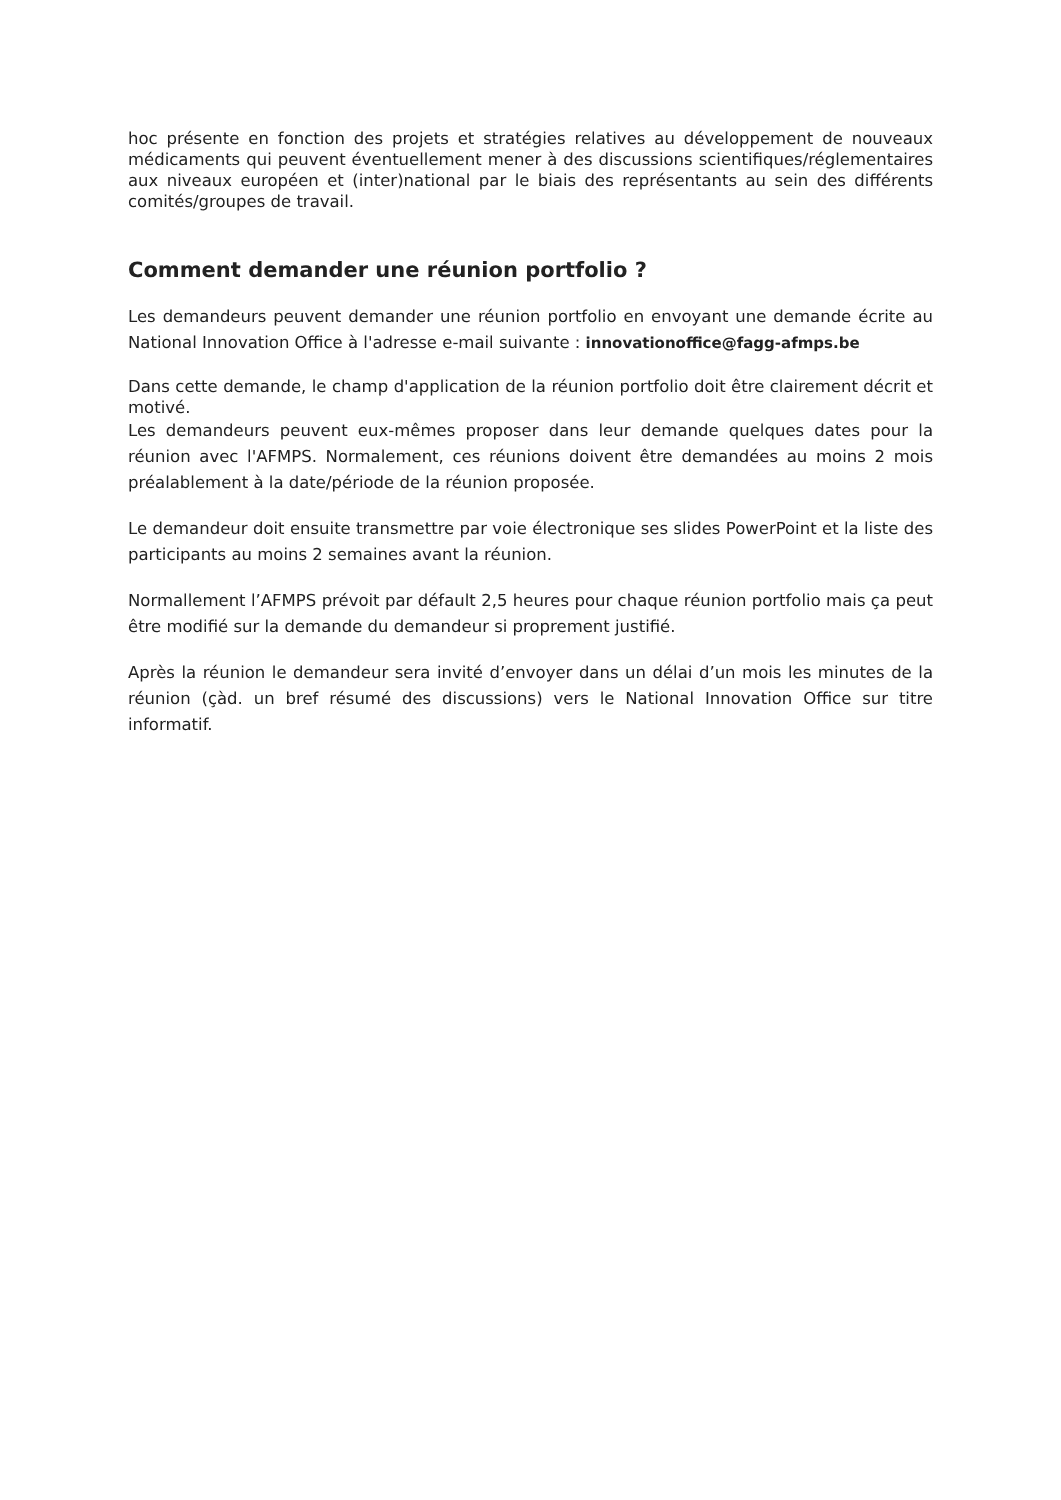hoc présente en fonction des projets et stratégies relatives au développement de nouveaux médicaments qui peuvent éventuellement mener à des discussions scientifiques/réglementaires aux niveaux européen et (inter)national par le biais des représentants au sein des différents comités/groupes de travail.
Comment demander une réunion portfolio ?
Les demandeurs peuvent demander une réunion portfolio en envoyant une demande écrite au National Innovation Office à l'adresse e-mail suivante : innovationoffice@fagg-afmps.be
Dans cette demande, le champ d'application de la réunion portfolio doit être clairement décrit et motivé.
Les demandeurs peuvent eux-mêmes proposer dans leur demande quelques dates pour la réunion avec l'AFMPS. Normalement, ces réunions doivent être demandées au moins 2 mois préalablement à la date/période de la réunion proposée.
Le demandeur doit ensuite transmettre par voie électronique ses slides PowerPoint et la liste des participants au moins 2 semaines avant la réunion.
Normallement l’AFMPS prévoit par défault 2,5 heures pour chaque réunion portfolio mais ça peut être modifié sur la demande du demandeur si proprement justifié.
Après la réunion le demandeur sera invité d’envoyer dans un délai d’un mois les minutes de la réunion (çàd. un bref résumé des discussions) vers le National Innovation Office sur titre informatif.